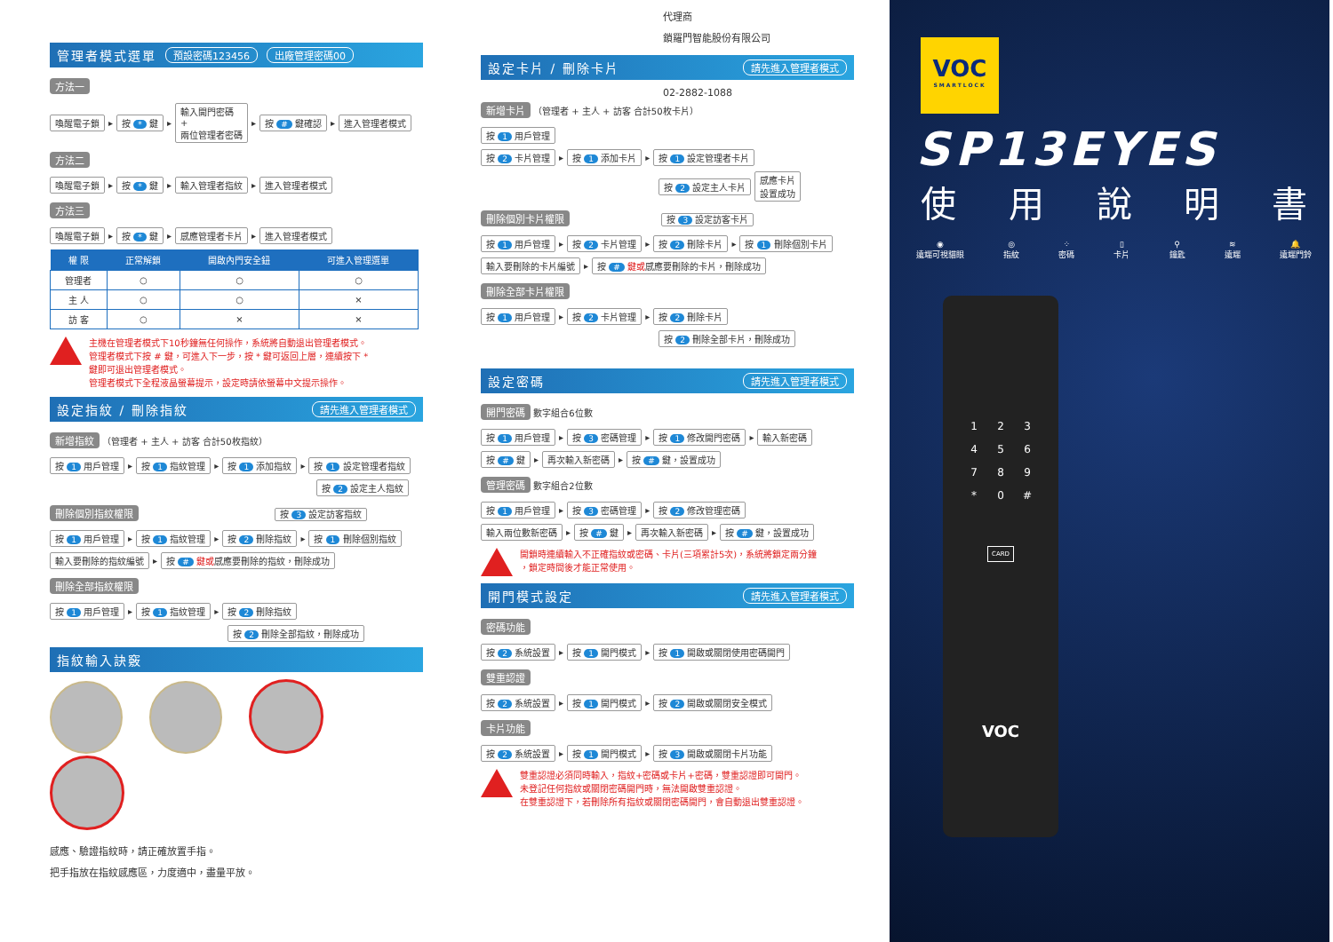管理者模式選單 預設密碼123456 出廠管理密碼00
方法一
喚醒電子鎖 ▸ 按 * 鍵 ▸ 輸入開門密碼
+
兩位管理者密碼 ▸ 按 # 鍵確認 ▸ 進入管理者模式
方法二
喚醒電子鎖 ▸ 按 * 鍵 ▸ 輸入管理者指紋 ▸ 進入管理者模式
方法三
喚醒電子鎖 ▸ 按 * 鍵 ▸ 感應管理者卡片 ▸ 進入管理者模式
| 權 限 | 正常解鎖 | 開啟內門安全鈕 | 可進入管理選單 |
| --- | --- | --- | --- |
| 管理者 | ○ | ○ | ○ |
| 主 人 | ○ | ○ | × |
| 訪 客 | ○ | × | × |
主機在管理者模式下10秒鐘無任何操作，系統將自動退出管理者模式。
管理者模式下按 # 鍵，可進入下一步，按 * 鍵可返回上層，連續按下 *
鍵即可退出管理者模式。
管理者模式下全程液晶螢幕提示，設定時請依螢幕中文提示操作。
設定指紋 / 刪除指紋 請先進入管理者模式
新增指紋 （管理者 + 主人 + 訪客 合計50枚指紋）
按 1 用戶管理 ▸ 按 1 指紋管理 ▸ 按 1 添加指紋 ▸ 按 1 設定管理者指紋
按 2 設定主人指紋
刪除個別指紋權限 按 3 設定訪客指紋
按 1 用戶管理 ▸ 按 1 指紋管理 ▸ 按 2 刪除指紋 ▸ 按 1 刪除個別指紋
輸入要刪除的指紋編號 ▸ 按 # 鍵或感應要刪除的指紋，刪除成功
刪除全部指紋權限
按 1 用戶管理 ▸ 按 1 指紋管理 ▸ 按 2 刪除指紋
按 2 刪除全部指紋，刪除成功
指紋輸入訣竅
感應、驗證指紋時，請正確放置手指。
把手指放在指紋感應區，力度適中，盡量平放。
代理商
鎖羅門智能股份有限公司
設定卡片 / 刪除卡片 請先進入管理者模式
02-2882-1088
新增卡片 （管理者 + 主人 + 訪客 合計50枚卡片）
按 1 用戶管理
按 2 卡片管理 ▸ 按 1 添加卡片 ▸ 按 1 設定管理者卡片
按 2 設定主人卡片 感應卡片
設置成功
刪除個別卡片權限 按 3 設定訪客卡片
按 1 用戶管理 ▸ 按 2 卡片管理 ▸ 按 2 刪除卡片 ▸ 按 1 刪除個別卡片
輸入要刪除的卡片編號 ▸ 按 # 鍵或感應要刪除的卡片，刪除成功
刪除全部卡片權限
按 1 用戶管理 ▸ 按 2 卡片管理 ▸ 按 2 刪除卡片
按 2 刪除全部卡片，刪除成功
設定密碼 請先進入管理者模式
開門密碼 數字組合6位數
按 1 用戶管理 ▸ 按 3 密碼管理 ▸ 按 1 修改開門密碼 ▸ 輸入新密碼
按 # 鍵 ▸ 再次輸入新密碼 ▸ 按 # 鍵，設置成功
管理密碼 數字組合2位數
按 1 用戶管理 ▸ 按 3 密碼管理 ▸ 按 2 修改管理密碼
輸入兩位數新密碼 ▸ 按 # 鍵 ▸ 再次輸入新密碼 ▸ 按 # 鍵，設置成功
開鎖時連續輸入不正確指紋或密碼、卡片(三項累計5次)，系統將鎖定兩分鐘
，鎖定時間後才能正常使用。
開門模式設定 請先進入管理者模式
密碼功能
按 2 系統設置 ▸ 按 1 開門模式 ▸ 按 1 開啟或關閉使用密碼開門
雙重認證
按 2 系統設置 ▸ 按 1 開門模式 ▸ 按 2 開啟或關閉安全模式
卡片功能
按 2 系統設置 ▸ 按 1 開門模式 ▸ 按 3 開啟或關閉卡片功能
雙重認證必須同時輸入，指紋+密碼或卡片+密碼，雙重認證即可開門。
未登記任何指紋或關閉密碼開門時，無法開啟雙重認證。
在雙重認證下，若刪除所有指紋或關閉密碼開門，會自動退出雙重認證。
VOC
SMARTLOCK
SP13EYES
使用說明書
◉
遠端可視貓眼 ◎
指紋 ⁘
密碼 ▯
卡片 ⚲
鑰匙 ≋
遠端 🔔
遠端門鈴
123456789 * 0 #
CARD
VOC